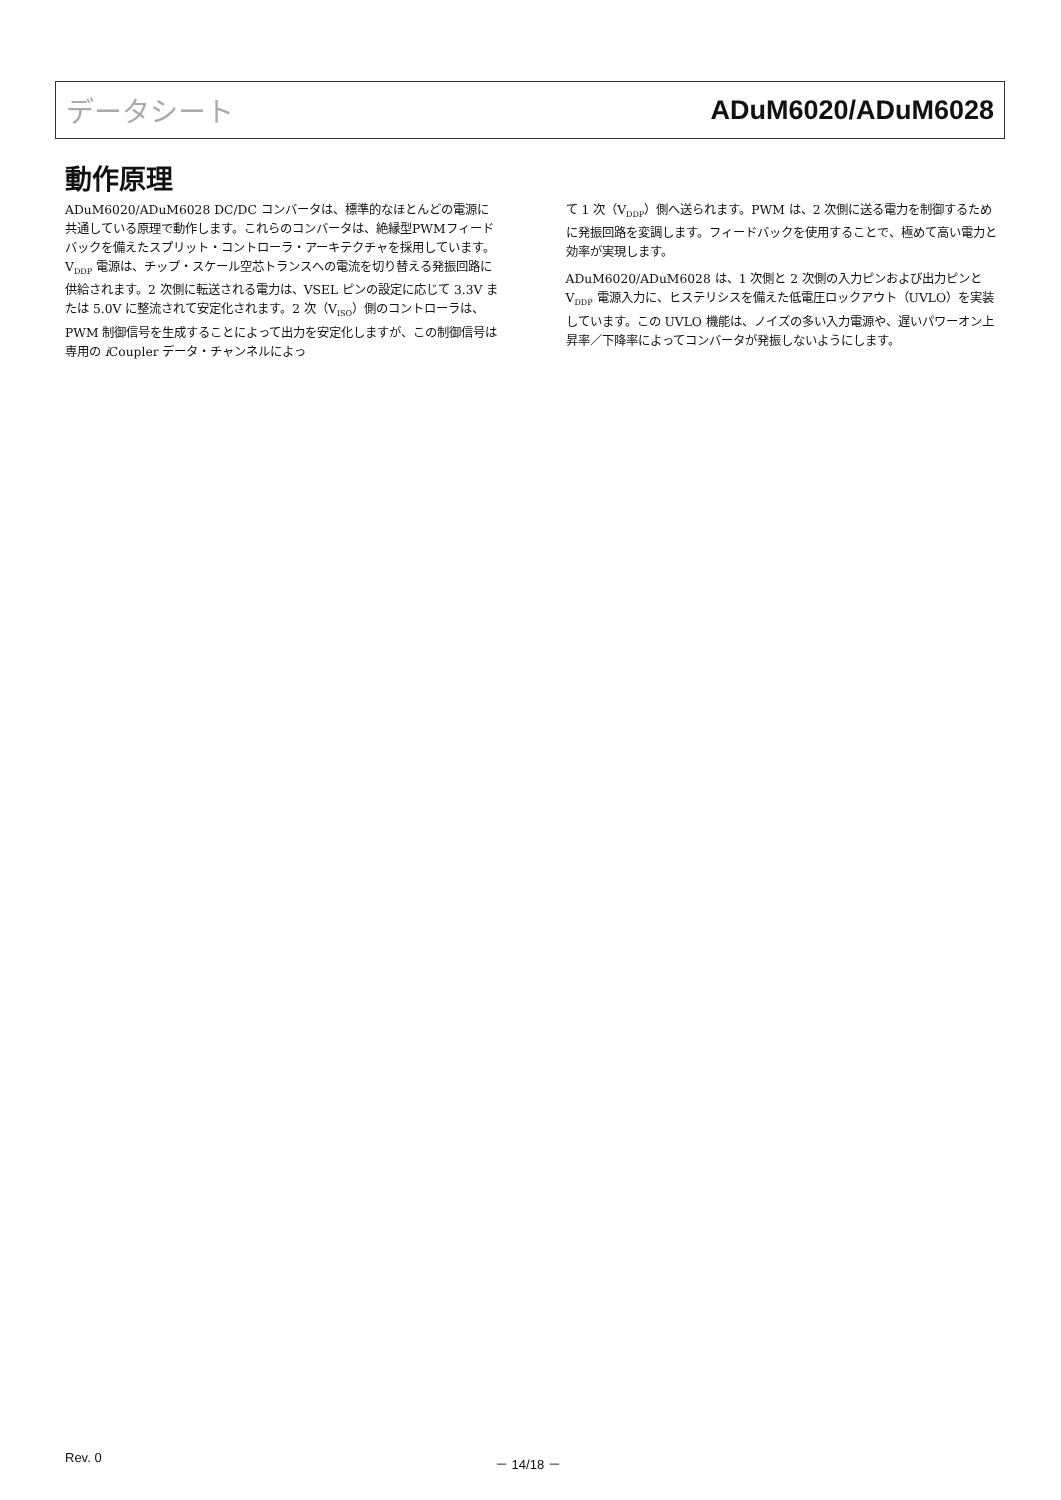データシート ADuM6020/ADuM6028
動作原理
ADuM6020/ADuM6028 DC/DC コンバータは、標準的なほとんどの電源に共通している原理で動作します。これらのコンバータは、絶縁型PWMフィードバックを備えたスプリット・コントローラ・アーキテクチャを採用しています。V<sub>DDP</sub> 電源は、チップ・スケール空芯トランスへの電流を切り替える発振回路に供給されます。2 次側に転送される電力は、VSEL ピンの設定に応じて 3.3V または 5.0V に整流されて安定化されます。2 次（V<sub>ISO</sub>）側のコントローラは、PWM 制御信号を生成することによって出力を安定化しますが、この制御信号は専用の i Coupler データ・チャンネルによっ
て 1 次（V<sub>DDP</sub>）側へ送られます。PWM は、2 次側に送る電力を制御するために発振回路を変調します。フィードバックを使用することで、極めて高い電力と効率が実現します。
ADuM6020/ADuM6028 は、1 次側と 2 次側の入力ピンおよび出力ピンと V<sub>DDP</sub> 電源入力に、ヒステリシスを備えた低電圧ロックアウト（UVLO）を実装しています。この UVLO 機能は、ノイズの多い入力電源や、遅いパワーオン上昇率／下降率によってコンバータが発振しないようにします。
Rev. 0 － 14/18 －